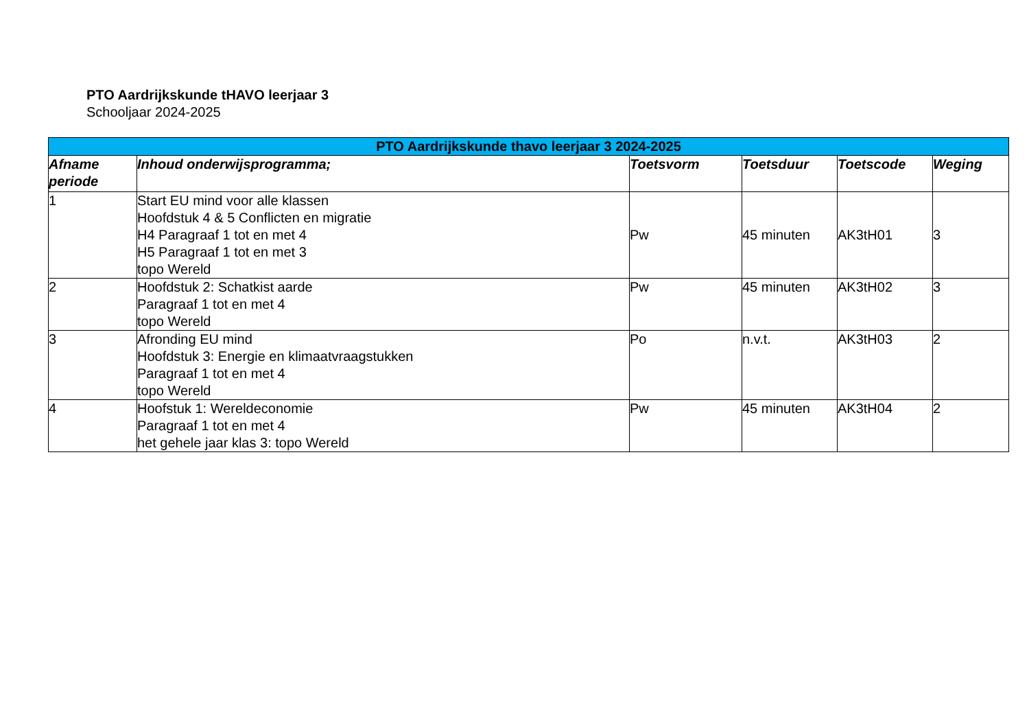PTO Aardrijkskunde tHAVO leerjaar 3
Schooljaar 2024-2025
| PTO Aardrijkskunde thavo leerjaar 3 2024-2025 | | | | | |
| --- | --- | --- | --- | --- | --- |
| Afname periode | Inhoud onderwijsprogramma; | Toetsvorm | Toetsduur | Toetscode | Weging |
| 1 | Start EU mind voor alle klassen Hoofdstuk 4 & 5 Conflicten en migratie H4 Paragraaf 1 tot en met 4 H5 Paragraaf 1 tot en met 3 topo Wereld | Pw | 45 minuten | AK3tH01 | 3 |
| 2 | Hoofdstuk 2: Schatkist aarde Paragraaf 1 tot en met 4 topo Wereld | Pw | 45 minuten | AK3tH02 | 3 |
| 3 | Afronding EU mind Hoofdstuk 3: Energie en klimaatvraagstukken Paragraaf 1 tot en met 4 topo Wereld | Po | n.v.t. | AK3tH03 | 2 |
| 4 | Hoofstuk 1: Wereldeconomie Paragraaf 1 tot en met 4 het gehele jaar klas 3: topo Wereld | Pw | 45 minuten | AK3tH04 | 2 |